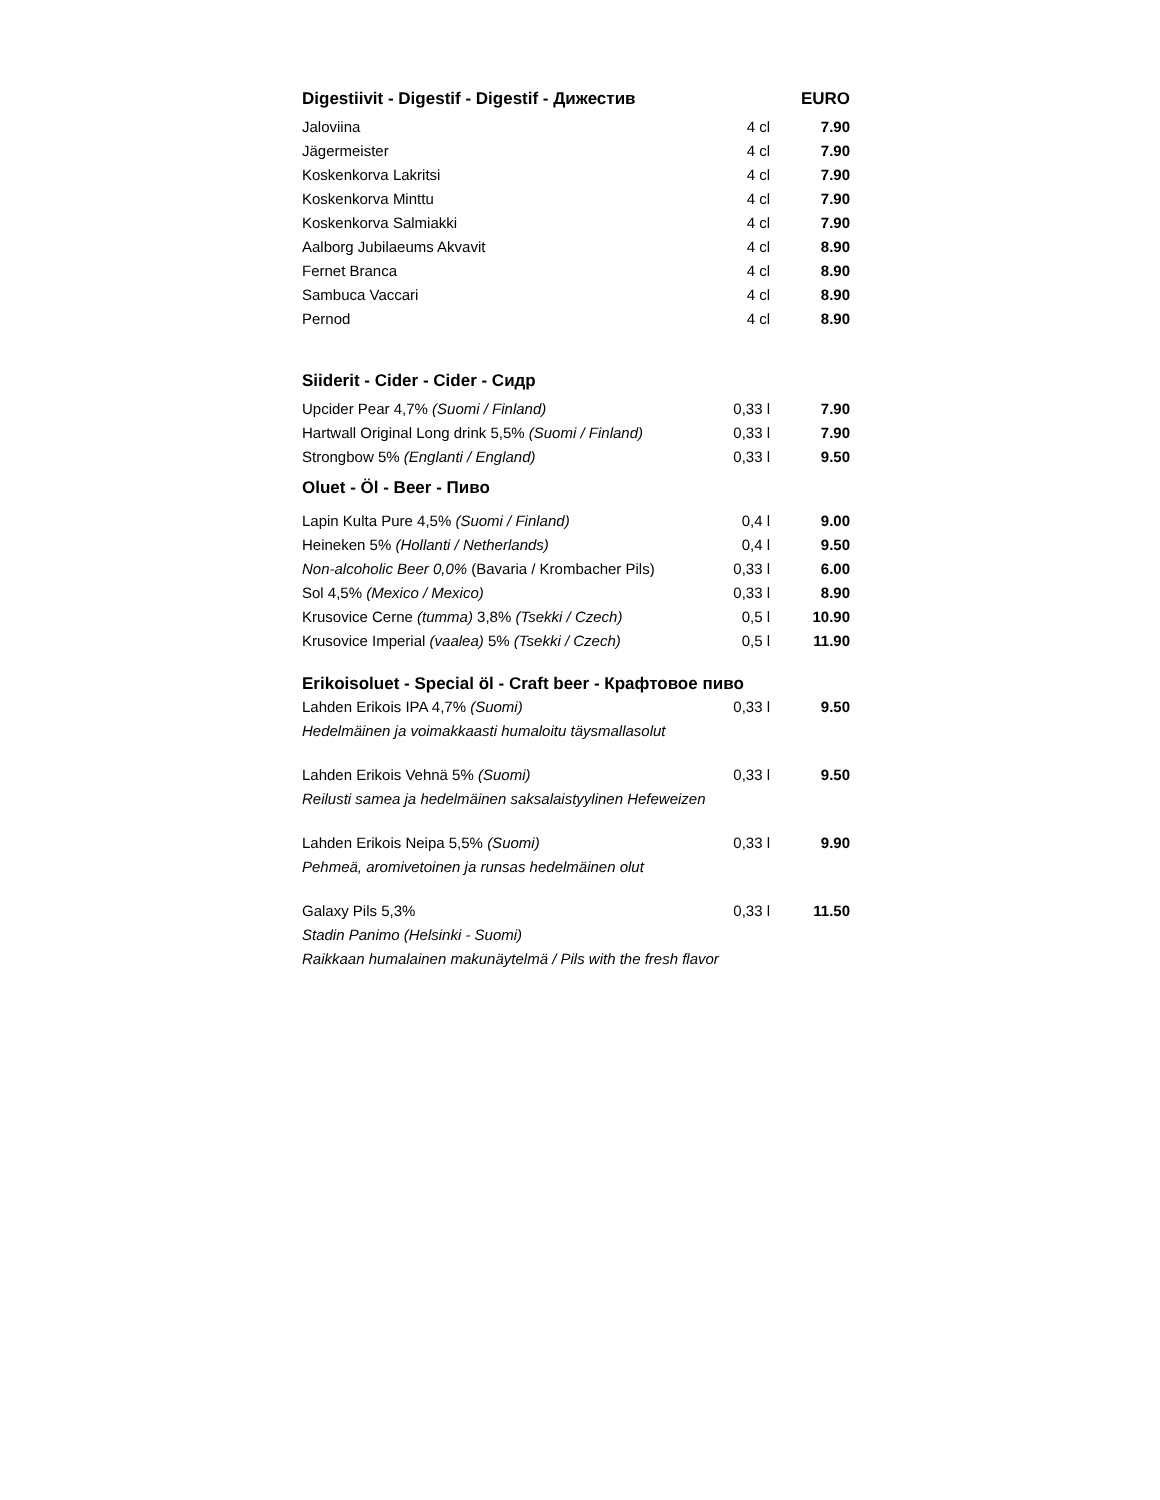| Digestiivit - Digestif - Digestif - Дижестив | | EURO |
| --- | --- | --- |
| Jaloviina | 4 cl | 7.90 |
| Jägermeister | 4 cl | 7.90 |
| Koskenkorva Lakritsi | 4 cl | 7.90 |
| Koskenkorva Minttu | 4 cl | 7.90 |
| Koskenkorva Salmiakki | 4 cl | 7.90 |
| Aalborg Jubilaeums Akvavit | 4 cl | 8.90 |
| Fernet Branca | 4 cl | 8.90 |
| Sambuca Vaccari | 4 cl | 8.90 |
| Pernod | 4 cl | 8.90 |
| Siiderit - Cider - Cider - Сидр | | |
| Upcider Pear 4,7% (Suomi / Finland) | 0,33 l | 7.90 |
| Hartwall Original Long drink 5,5% (Suomi / Finland) | 0,33 l | 7.90 |
| Strongbow 5% (Englanti / England) | 0,33 l | 9.50 |
| Oluet - Öl - Beer - Пиво | | |
| Lapin Kulta Pure 4,5% (Suomi / Finland) | 0,4 l | 9.00 |
| Heineken 5% (Hollanti / Netherlands) | 0,4 l | 9.50 |
| Non-alcoholic Beer 0,0% (Bavaria / Krombacher Pils) | 0,33 l | 6.00 |
| Sol 4,5% (Mexico / Mexico) | 0,33 l | 8.90 |
| Krusovice Cerne (tumma) 3,8% (Tsekki / Czech) | 0,5 l | 10.90 |
| Krusovice Imperial (vaalea) 5% (Tsekki / Czech) | 0,5 l | 11.90 |
| Erikoisoluet - Special öl - Craft beer - Крафтовое пиво | | |
| Lahden Erikois IPA 4,7% (Suomi) | 0,33 l | 9.50 |
| Hedelmäinen ja voimakkaasti humaloitu täysmallasolut | | |
| Lahden Erikois Vehnä 5% (Suomi) | 0,33 l | 9.50 |
| Reilusti samea ja hedelmäinen saksalaistyylinen Hefeweizen | | |
| Lahden Erikois Neipa 5,5% (Suomi) | 0,33 l | 9.90 |
| Pehmeä, aromivetoinen ja runsas hedelmäinen olut | | |
| Galaxy Pils 5,3% | 0,33 l | 11.50 |
| Stadin Panimo (Helsinki - Suomi) | | |
| Raikkaan humalainen makunäytelmä / Pils with the fresh flavor | | |